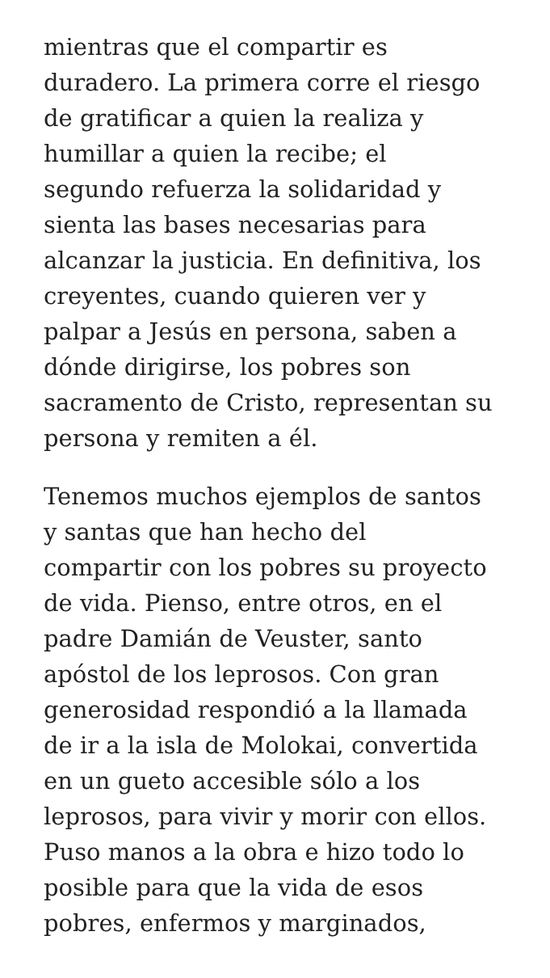mientras que el compartir es
duradero. La primera corre el riesgo
de gratificar a quien la realiza y
humillar a quien la recibe; el
segundo refuerza la solidaridad y
sienta las bases necesarias para
alcanzar la justicia. En definitiva, los
creyentes, cuando quieren ver y
palpar a Jesús en persona, saben a
dónde dirigirse, los pobres son
sacramento de Cristo, representan su
persona y remiten a él.
Tenemos muchos ejemplos de santos
y santas que han hecho del
compartir con los pobres su proyecto
de vida. Pienso, entre otros, en el
padre Damián de Veuster, santo
apóstol de los leprosos. Con gran
generosidad respondió a la llamada
de ir a la isla de Molokai, convertida
en un gueto accesible sólo a los
leprosos, para vivir y morir con ellos.
Puso manos a la obra e hizo todo lo
posible para que la vida de esos
pobres, enfermos y marginados,